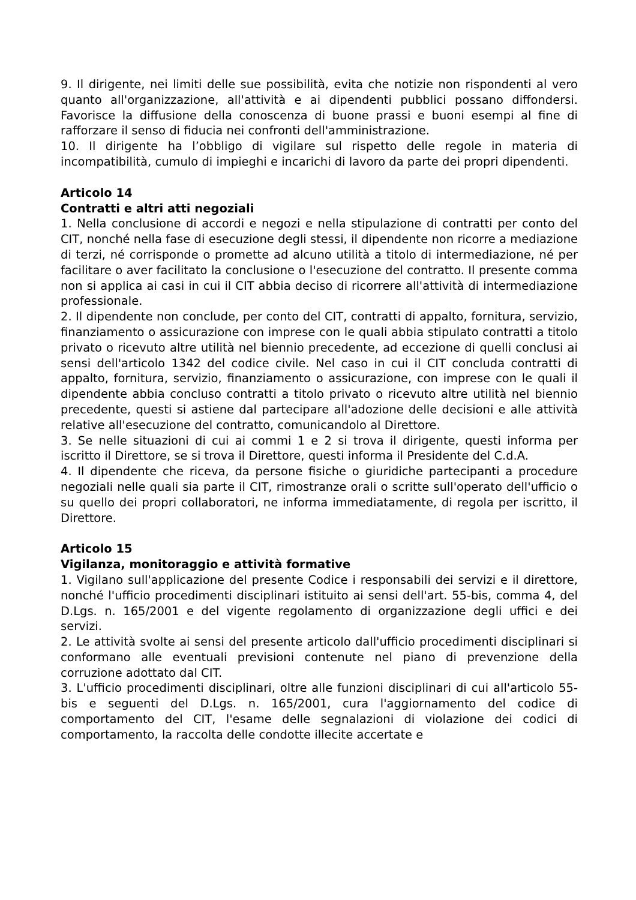9. Il dirigente, nei limiti delle sue possibilità, evita che notizie non rispondenti al vero quanto all'organizzazione, all'attività e ai dipendenti pubblici possano diffondersi. Favorisce la diffusione della conoscenza di buone prassi e buoni esempi al fine di rafforzare il senso di fiducia nei confronti dell'amministrazione.
10. Il dirigente ha l’obbligo di vigilare sul rispetto delle regole in materia di incompatibilità, cumulo di impieghi e incarichi di lavoro da parte dei propri dipendenti.
Articolo 14
Contratti e altri atti negoziali
1. Nella conclusione di accordi e negozi e nella stipulazione di contratti per conto del CIT, nonché nella fase di esecuzione degli stessi, il dipendente non ricorre a mediazione di terzi, né corrisponde o promette ad alcuno utilità a titolo di intermediazione, né per facilitare o aver facilitato la conclusione o l'esecuzione del contratto. Il presente comma non si applica ai casi in cui il CIT abbia deciso di ricorrere all'attività di intermediazione professionale.
2. Il dipendente non conclude, per conto del CIT, contratti di appalto, fornitura, servizio, finanziamento o assicurazione con imprese con le quali abbia stipulato contratti a titolo privato o ricevuto altre utilità nel biennio precedente, ad eccezione di quelli conclusi ai sensi dell'articolo 1342 del codice civile. Nel caso in cui il CIT concluda contratti di appalto, fornitura, servizio, finanziamento o assicurazione, con imprese con le quali il dipendente abbia concluso contratti a titolo privato o ricevuto altre utilità nel biennio precedente, questi si astiene dal partecipare all'adozione delle decisioni e alle attività relative all'esecuzione del contratto, comunicandolo al Direttore.
3. Se nelle situazioni di cui ai commi 1 e 2 si trova il dirigente, questi informa per iscritto il Direttore, se si trova il Direttore, questi informa il Presidente del C.d.A.
4. Il dipendente che riceva, da persone fisiche o giuridiche partecipanti a procedure negoziali nelle quali sia parte il CIT, rimostranze orali o scritte sull'operato dell'ufficio o su quello dei propri collaboratori, ne informa immediatamente, di regola per iscritto, il Direttore.
Articolo 15
Vigilanza, monitoraggio e attività formative
1. Vigilano sull'applicazione del presente Codice i responsabili dei servizi e il direttore, nonché l'ufficio procedimenti disciplinari istituito ai sensi dell'art. 55-bis, comma 4, del D.Lgs. n. 165/2001 e del vigente regolamento di organizzazione degli uffici e dei servizi.
2. Le attività svolte ai sensi del presente articolo dall'ufficio procedimenti disciplinari si conformano alle eventuali previsioni contenute nel piano di prevenzione della corruzione adottato dal CIT.
3. L'ufficio procedimenti disciplinari, oltre alle funzioni disciplinari di cui all'articolo 55-bis e seguenti del D.Lgs. n. 165/2001, cura l'aggiornamento del codice di comportamento del CIT, l'esame delle segnalazioni di violazione dei codici di comportamento, la raccolta delle condotte illecite accertate e